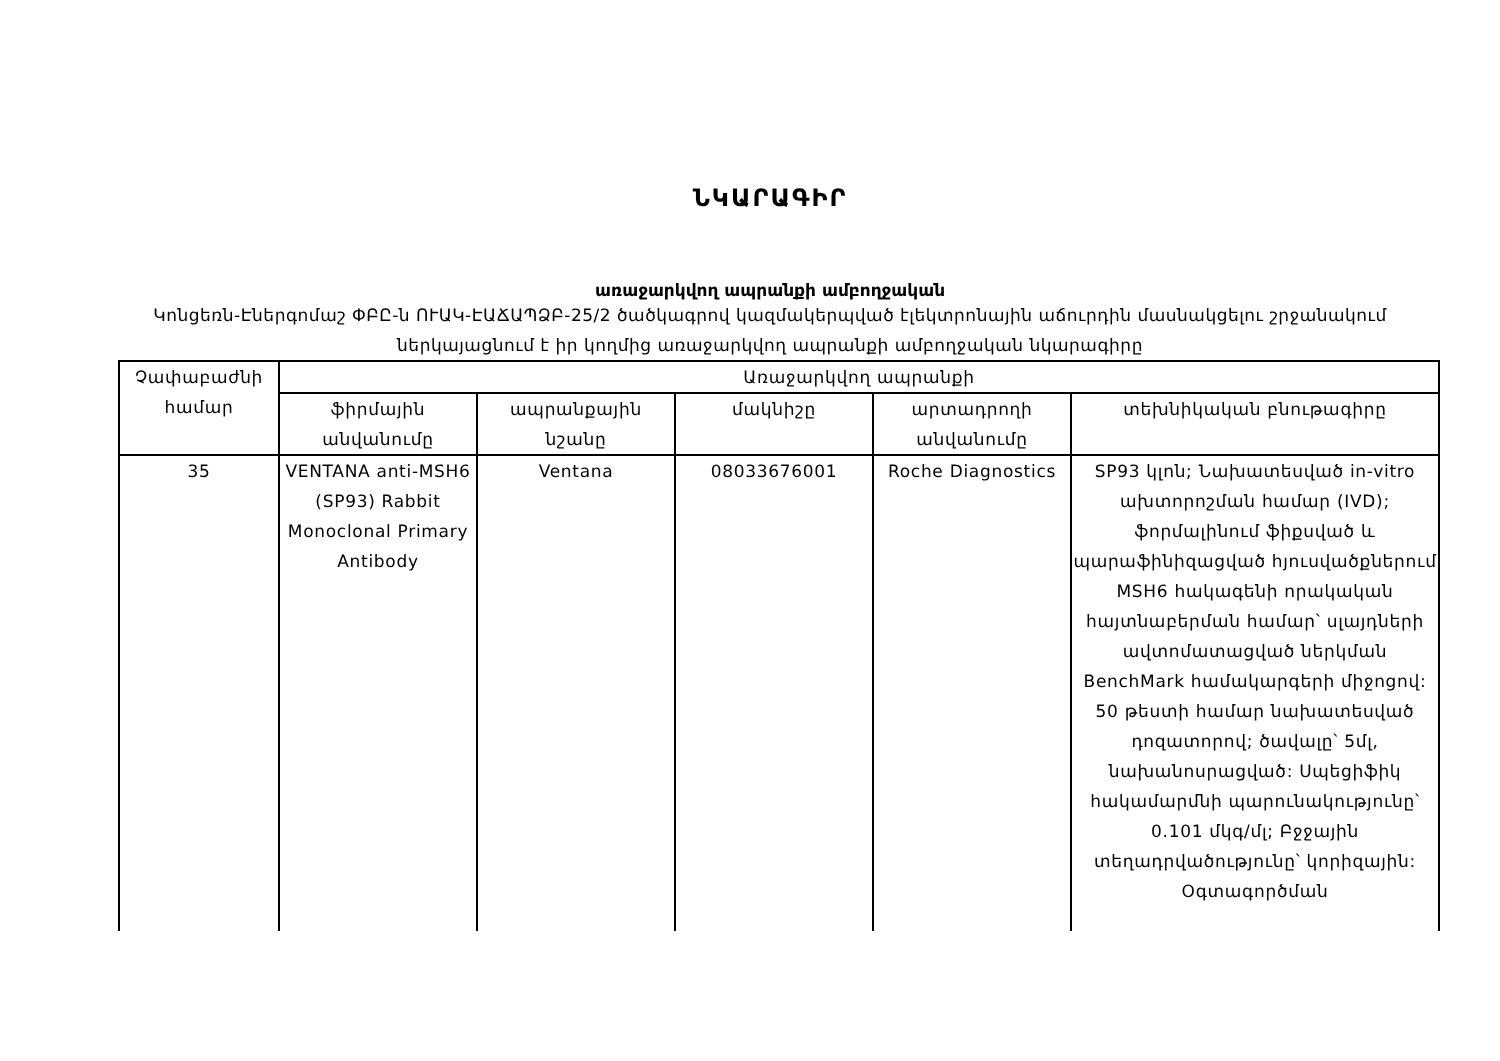ՆԿԱՐԱԳԻՐ
առաջարկվող ապրանքի ամբողջական
Կոնցեռն-Էներգոմաշ ՓԲԸ-ն ՈՒԱԿ-ԷԱՃԱՊՁԲ-25/2 ծածկագրով կազմակերպված էլեկտրոնային աճուրդին մասնակցելու շրջանակում
ներկայացնում է իր կողմից առաջարկվող ապրանքի ամբողջական նկարագիրը
| Չափաբաժնի համար | Առաջարկվող ապրանքի | | | | |
| --- | --- | --- | --- | --- | --- |
| | ֆիրմային անվանումը | ապրանքային նշանը | մակնիշը | արտադրողի անվանումը | տեխնիկական բնութագիրը |
| 35 | VENTANA anti-MSH6 (SP93) Rabbit Monoclonal Primary Antibody | Ventana | 08033676001 | Roche Diagnostics | SP93 կլոն; Նախատեսված in-vitro ախտորոշման համար (IVD); ֆորմալինում ֆիքսված և պարաֆինիզացված հյուսվածքներում MSH6 հակագենի որակական հայտնաբերման համար՝ սլայդների ավտոմատացված ներկման BenchMark համակարգերի միջոցով: 50 թեստի համար նախատեսված դոզատորով; ծավալը՝ 5մլ, նախանոսրացված: Սպեցիֆիկ հակամարմնի պարունակությունը՝ 0.101 մկգ/մլ; Բջջային տեղադրվածությունը՝ կորիզային: Օգտագործման |